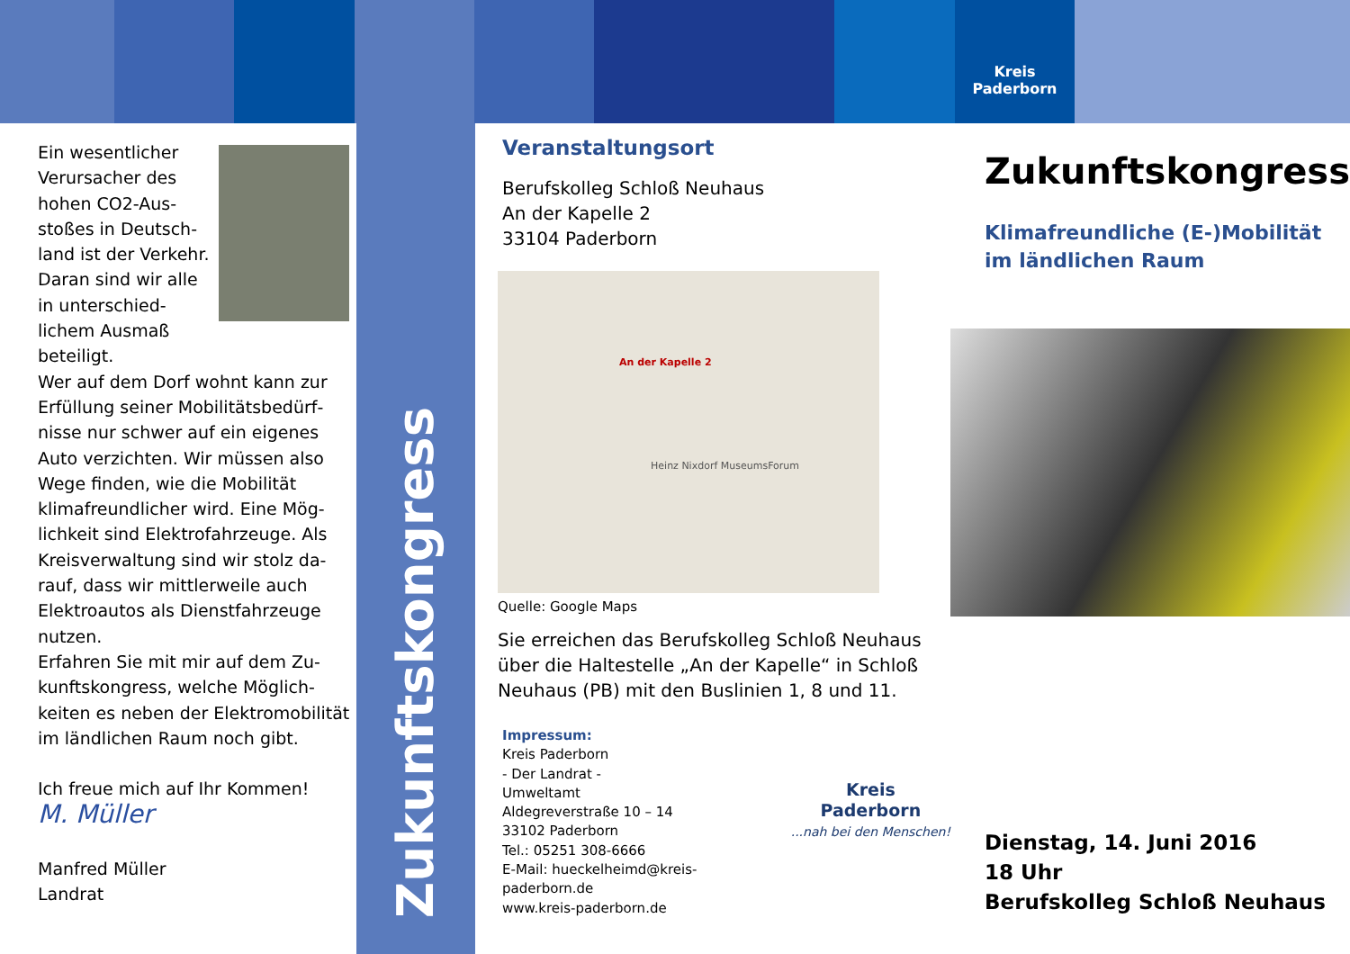Kreis
Paderborn
Ein wesentlicher Verursacher des hohen CO2-Aus­stoßes in Deutsch­land ist der Verkehr. Daran sind wir alle in unterschied­lichem Ausmaß beteiligt.
Wer auf dem Dorf wohnt kann zur Erfüllung seiner Mobilitätsbedürf­nisse nur schwer auf ein eigenes Auto verzichten. Wir müssen also Wege finden, wie die Mobilität klimafreundlicher wird. Eine Mög­lichkeit sind Elektrofahrzeuge. Als Kreisverwaltung sind wir stolz da­rauf, dass wir mittlerweile auch Elektroautos als Dienstfahrzeuge nutzen.
Erfahren Sie mit mir auf dem Zu­kunftskongress, welche Möglich­keiten es neben der Elektromobili­tät im ländlichen Raum noch gibt.
Ich freue mich auf Ihr Kommen!
M. Müller
Manfred Müller
Landrat
Zukunftskongress
Veranstaltungsort
Berufskolleg Schloß Neuhaus
An der Kapelle 2
33104 Paderborn
An der Kapelle 2
Heinz Nixdorf MuseumsForum
Quelle: Google Maps
Sie erreichen das Berufskolleg Schloß Neuhaus über die Haltestelle „An der Kapelle“ in Schloß Neuhaus (PB) mit den Buslinien 1, 8 und 11.
Impressum:
Kreis Paderborn
- Der Landrat -
Umweltamt
Aldegreverstraße 10 – 14
33102 Paderborn
Tel.: 05251 308-6666
E-Mail: hueckelheimd@kreis-
paderborn.de
www.kreis-paderborn.de
Kreis
Paderborn
...nah bei den Menschen!
Zukunftskongress
Klimafreundliche (E-)Mobilität im ländlichen Raum
Dienstag, 14. Juni 2016
18 Uhr
Berufskolleg Schloß Neuhaus